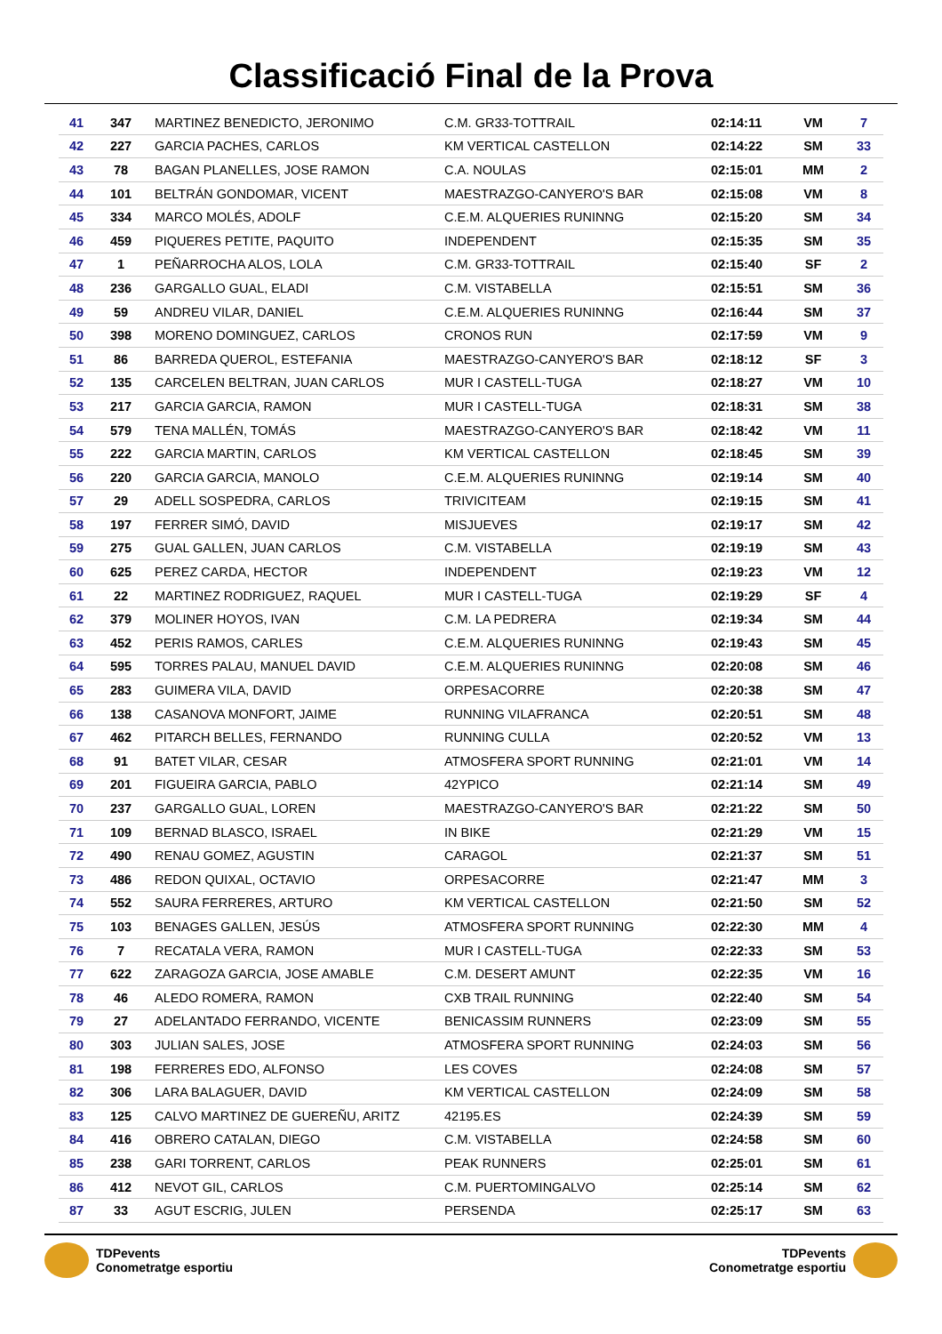Classificació Final de la Prova
| 41 | 347 | MARTINEZ BENEDICTO, JERONIMO | C.M. GR33-TOTTRAIL | 02:14:11 | VM | 7 |
| 42 | 227 | GARCIA PACHES, CARLOS | KM VERTICAL CASTELLON | 02:14:22 | SM | 33 |
| 43 | 78 | BAGAN PLANELLES, JOSE RAMON | C.A. NOULAS | 02:15:01 | MM | 2 |
| 44 | 101 | BELTRÁN GONDOMAR, VICENT | MAESTRAZGO-CANYERO'S BAR | 02:15:08 | VM | 8 |
| 45 | 334 | MARCO MOLÉS, ADOLF | C.E.M. ALQUERIES RUNINNG | 02:15:20 | SM | 34 |
| 46 | 459 | PIQUERES PETITE, PAQUITO | INDEPENDENT | 02:15:35 | SM | 35 |
| 47 | 1 | PEÑARROCHA ALOS, LOLA | C.M. GR33-TOTTRAIL | 02:15:40 | SF | 2 |
| 48 | 236 | GARGALLO GUAL, ELADI | C.M. VISTABELLA | 02:15:51 | SM | 36 |
| 49 | 59 | ANDREU VILAR, DANIEL | C.E.M. ALQUERIES RUNINNG | 02:16:44 | SM | 37 |
| 50 | 398 | MORENO DOMINGUEZ, CARLOS | CRONOS RUN | 02:17:59 | VM | 9 |
| 51 | 86 | BARREDA QUEROL, ESTEFANIA | MAESTRAZGO-CANYERO'S BAR | 02:18:12 | SF | 3 |
| 52 | 135 | CARCELEN BELTRAN, JUAN CARLOS | MUR I CASTELL-TUGA | 02:18:27 | VM | 10 |
| 53 | 217 | GARCIA GARCIA, RAMON | MUR I CASTELL-TUGA | 02:18:31 | SM | 38 |
| 54 | 579 | TENA MALLÉN, TOMÁS | MAESTRAZGO-CANYERO'S BAR | 02:18:42 | VM | 11 |
| 55 | 222 | GARCIA MARTIN, CARLOS | KM VERTICAL CASTELLON | 02:18:45 | SM | 39 |
| 56 | 220 | GARCIA GARCIA, MANOLO | C.E.M. ALQUERIES RUNINNG | 02:19:14 | SM | 40 |
| 57 | 29 | ADELL SOSPEDRA, CARLOS | TRIVICITEAM | 02:19:15 | SM | 41 |
| 58 | 197 | FERRER SIMÓ, DAVID | MISJUEVES | 02:19:17 | SM | 42 |
| 59 | 275 | GUAL GALLEN, JUAN CARLOS | C.M. VISTABELLA | 02:19:19 | SM | 43 |
| 60 | 625 | PEREZ CARDA, HECTOR | INDEPENDENT | 02:19:23 | VM | 12 |
| 61 | 22 | MARTINEZ RODRIGUEZ, RAQUEL | MUR I CASTELL-TUGA | 02:19:29 | SF | 4 |
| 62 | 379 | MOLINER HOYOS, IVAN | C.M. LA PEDRERA | 02:19:34 | SM | 44 |
| 63 | 452 | PERIS RAMOS, CARLES | C.E.M. ALQUERIES RUNINNG | 02:19:43 | SM | 45 |
| 64 | 595 | TORRES PALAU, MANUEL DAVID | C.E.M. ALQUERIES RUNINNG | 02:20:08 | SM | 46 |
| 65 | 283 | GUIMERA VILA, DAVID | ORPESACORRE | 02:20:38 | SM | 47 |
| 66 | 138 | CASANOVA MONFORT, JAIME | RUNNING VILAFRANCA | 02:20:51 | SM | 48 |
| 67 | 462 | PITARCH BELLES, FERNANDO | RUNNING CULLA | 02:20:52 | VM | 13 |
| 68 | 91 | BATET VILAR, CESAR | ATMOSFERA SPORT RUNNING | 02:21:01 | VM | 14 |
| 69 | 201 | FIGUEIRA GARCIA, PABLO | 42YPICO | 02:21:14 | SM | 49 |
| 70 | 237 | GARGALLO GUAL, LOREN | MAESTRAZGO-CANYERO'S BAR | 02:21:22 | SM | 50 |
| 71 | 109 | BERNAD BLASCO, ISRAEL | IN BIKE | 02:21:29 | VM | 15 |
| 72 | 490 | RENAU GOMEZ, AGUSTIN | CARAGOL | 02:21:37 | SM | 51 |
| 73 | 486 | REDON QUIXAL, OCTAVIO | ORPESACORRE | 02:21:47 | MM | 3 |
| 74 | 552 | SAURA FERRERES, ARTURO | KM VERTICAL CASTELLON | 02:21:50 | SM | 52 |
| 75 | 103 | BENAGES GALLEN, JESÚS | ATMOSFERA SPORT RUNNING | 02:22:30 | MM | 4 |
| 76 | 7 | RECATALA VERA, RAMON | MUR I CASTELL-TUGA | 02:22:33 | SM | 53 |
| 77 | 622 | ZARAGOZA GARCIA, JOSE AMABLE | C.M. DESERT AMUNT | 02:22:35 | VM | 16 |
| 78 | 46 | ALEDO ROMERA, RAMON | CXB TRAIL RUNNING | 02:22:40 | SM | 54 |
| 79 | 27 | ADELANTADO FERRANDO, VICENTE | BENICASSIM RUNNERS | 02:23:09 | SM | 55 |
| 80 | 303 | JULIAN SALES, JOSE | ATMOSFERA SPORT RUNNING | 02:24:03 | SM | 56 |
| 81 | 198 | FERRERES EDO, ALFONSO | LES COVES | 02:24:08 | SM | 57 |
| 82 | 306 | LARA BALAGUER, DAVID | KM VERTICAL CASTELLON | 02:24:09 | SM | 58 |
| 83 | 125 | CALVO MARTINEZ DE GUEREÑU, ARITZ | 42195.ES | 02:24:39 | SM | 59 |
| 84 | 416 | OBRERO CATALAN, DIEGO | C.M. VISTABELLA | 02:24:58 | SM | 60 |
| 85 | 238 | GARI TORRENT, CARLOS | PEAK RUNNERS | 02:25:01 | SM | 61 |
| 86 | 412 | NEVOT GIL, CARLOS | C.M. PUERTOMINGALVO | 02:25:14 | SM | 62 |
| 87 | 33 | AGUT ESCRIG, JULEN | PERSENDA | 02:25:17 | SM | 63 |
TDPevents
Conometratge esportiu
TDPevents
Conometratge esportiu